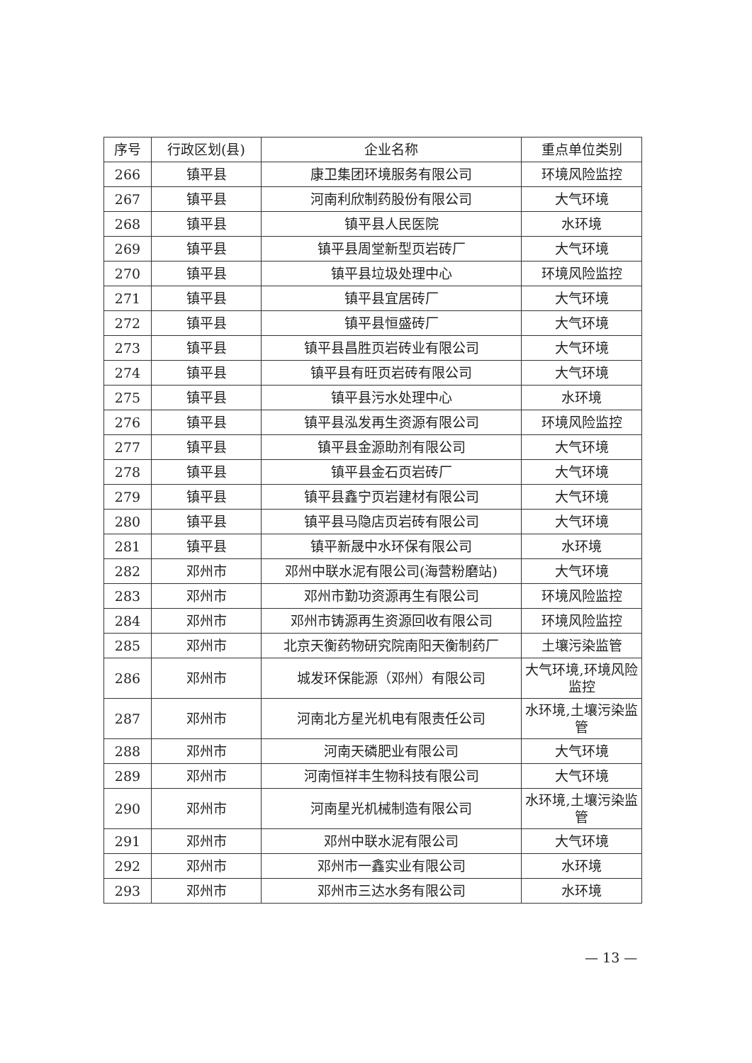| 序号 | 行政区划(县) | 企业名称 | 重点单位类别 |
| --- | --- | --- | --- |
| 266 | 镇平县 | 康卫集团环境服务有限公司 | 环境风险监控 |
| 267 | 镇平县 | 河南利欣制药股份有限公司 | 大气环境 |
| 268 | 镇平县 | 镇平县人民医院 | 水环境 |
| 269 | 镇平县 | 镇平县周堂新型页岩砖厂 | 大气环境 |
| 270 | 镇平县 | 镇平县垃圾处理中心 | 环境风险监控 |
| 271 | 镇平县 | 镇平县宜居砖厂 | 大气环境 |
| 272 | 镇平县 | 镇平县恒盛砖厂 | 大气环境 |
| 273 | 镇平县 | 镇平县昌胜页岩砖业有限公司 | 大气环境 |
| 274 | 镇平县 | 镇平县有旺页岩砖有限公司 | 大气环境 |
| 275 | 镇平县 | 镇平县污水处理中心 | 水环境 |
| 276 | 镇平县 | 镇平县泓发再生资源有限公司 | 环境风险监控 |
| 277 | 镇平县 | 镇平县金源助剂有限公司 | 大气环境 |
| 278 | 镇平县 | 镇平县金石页岩砖厂 | 大气环境 |
| 279 | 镇平县 | 镇平县鑫宁页岩建材有限公司 | 大气环境 |
| 280 | 镇平县 | 镇平县马隐店页岩砖有限公司 | 大气环境 |
| 281 | 镇平县 | 镇平新晟中水环保有限公司 | 水环境 |
| 282 | 邓州市 | 邓州中联水泥有限公司(海营粉磨站) | 大气环境 |
| 283 | 邓州市 | 邓州市勤功资源再生有限公司 | 环境风险监控 |
| 284 | 邓州市 | 邓州市铸源再生资源回收有限公司 | 环境风险监控 |
| 285 | 邓州市 | 北京天衡药物研究院南阳天衡制药厂 | 土壤污染监管 |
| 286 | 邓州市 | 城发环保能源（邓州）有限公司 | 大气环境,环境风险监控 |
| 287 | 邓州市 | 河南北方星光机电有限责任公司 | 水环境,土壤污染监管 |
| 288 | 邓州市 | 河南天磷肥业有限公司 | 大气环境 |
| 289 | 邓州市 | 河南恒祥丰生物科技有限公司 | 大气环境 |
| 290 | 邓州市 | 河南星光机械制造有限公司 | 水环境,土壤污染监管 |
| 291 | 邓州市 | 邓州中联水泥有限公司 | 大气环境 |
| 292 | 邓州市 | 邓州市一鑫实业有限公司 | 水环境 |
| 293 | 邓州市 | 邓州市三达水务有限公司 | 水环境 |
— 13 —